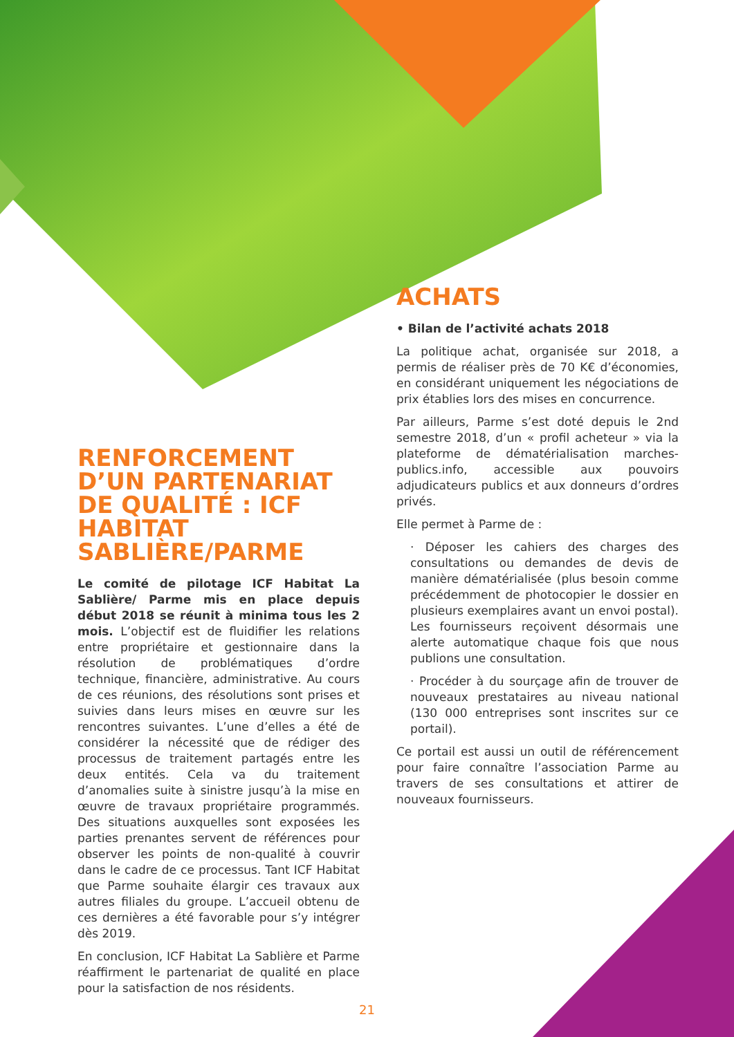RENFORCEMENT D’UN PARTENARIAT DE QUALITÉ : ICF HABITAT SABLIÈRE/PARME
Le comité de pilotage ICF Habitat La Sablière/ Parme mis en place depuis début 2018 se réunit à minima tous les 2 mois. L’objectif est de fluidifier les relations entre propriétaire et gestionnaire dans la résolution de problématiques d’ordre technique, financière, administrative. Au cours de ces réunions, des résolutions sont prises et suivies dans leurs mises en œuvre sur les rencontres suivantes. L’une d’elles a été de considérer la nécessité que de rédiger des processus de traitement partagés entre les deux entités. Cela va du traitement d’anomalies suite à sinistre jusqu’à la mise en œuvre de travaux propriétaire programmés. Des situations auxquelles sont exposées les parties prenantes servent de références pour observer les points de non-qualité à couvrir dans le cadre de ce processus. Tant ICF Habitat que Parme souhaite élargir ces travaux aux autres filiales du groupe. L’accueil obtenu de ces dernières a été favorable pour s’y intégrer dès 2019.
En conclusion, ICF Habitat La Sablière et Parme réaffirment le partenariat de qualité en place pour la satisfaction de nos résidents.
ACHATS
• Bilan de l’activité achats 2018
La politique achat, organisée sur 2018, a permis de réaliser près de 70 K€ d’économies, en considérant uniquement les négociations de prix établies lors des mises en concurrence.
Par ailleurs, Parme s’est doté depuis le 2nd semestre 2018, d’un « profil acheteur » via la plateforme de dématérialisation marches-publics.info, accessible aux pouvoirs adjudicateurs publics et aux donneurs d’ordres privés.
Elle permet à Parme de :
· Déposer les cahiers des charges des consultations ou demandes de devis de manière dématérialisée (plus besoin comme précédemment de photocopier le dossier en plusieurs exemplaires avant un envoi postal). Les fournisseurs reçoivent désormais une alerte automatique chaque fois que nous publions une consultation.
· Procéder à du sourçage afin de trouver de nouveaux prestataires au niveau national (130 000 entreprises sont inscrites sur ce portail).
Ce portail est aussi un outil de référencement pour faire connaître l’association Parme au travers de ses consultations et attirer de nouveaux fournisseurs.
21